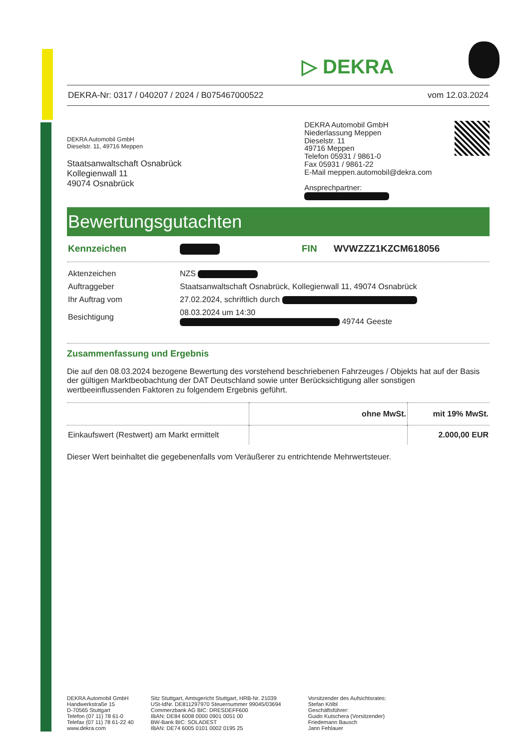▷ DEKRA
DEKRA-Nr: 0317 / 040207 / 2024 / B075467000522 vom 12.03.2024
DEKRA Automobil GmbH
Dieselstr. 11, 49716 Meppen
Staatsanwaltschaft Osnabrück
Kollegienwall 11
49074 Osnabrück
DEKRA Automobil GmbH
Niederlassung Meppen
Dieselstr. 11
49716 Meppen
Telefon 05931 / 9861-0
Fax 05931 / 9861-22
E-Mail meppen.automobil@dekra.com
Ansprechpartner:
Bewertungsgutachten
| Kennzeichen | | FIN | WVWZZZ1KZCM618056 |
| Aktenzeichen | NZS |
| Auftraggeber | Staatsanwaltschaft Osnabrück, Kollegienwall 11, 49074 Osnabrück |
| Ihr Auftrag vom | 27.02.2024, schriftlich durch |
| Besichtigung | 08.03.2024 um 14:30 49744 Geeste |
Zusammenfassung und Ergebnis
Die auf den 08.03.2024 bezogene Bewertung des vorstehend beschriebenen Fahrzeuges / Objekts hat auf der Basis der gültigen Marktbeobachtung der DAT Deutschland sowie unter Berücksichtigung aller sonstigen wertbeeinflussenden Faktoren zu folgendem Ergebnis geführt.
| | ohne MwSt. | mit 19% MwSt. |
| Einkaufswert (Restwert) am Markt ermittelt | | 2.000,00 EUR |
Dieser Wert beinhaltet die gegebenenfalls vom Veräußerer zu entrichtende Mehrwertsteuer.
DEKRA Automobil GmbH
Handwerkstraße 15
D-70565 Stuttgart
Telefon (07 11) 78 61-0
Telefax (07 11) 78 61-22 40
www.dekra.com
Sitz Stuttgart, Amtsgericht Stuttgart, HRB-Nr. 21039
USt-IdNr. DE811297970 Steuernummer 99045/03694
Commerzbank AG BIC: DRESDEFF600
IBAN: DE84 6008 0000 0901 0051 00
BW-Bank BIC: SOLADEST
IBAN: DE74 6005 0101 0002 0195 25
Vorsitzender des Aufsichtsrates:
Stefan Kölbl
Geschäftsführer:
Guido Kutschera (Vorsitzender)
Friedemann Bausch
Jann Fehlauer